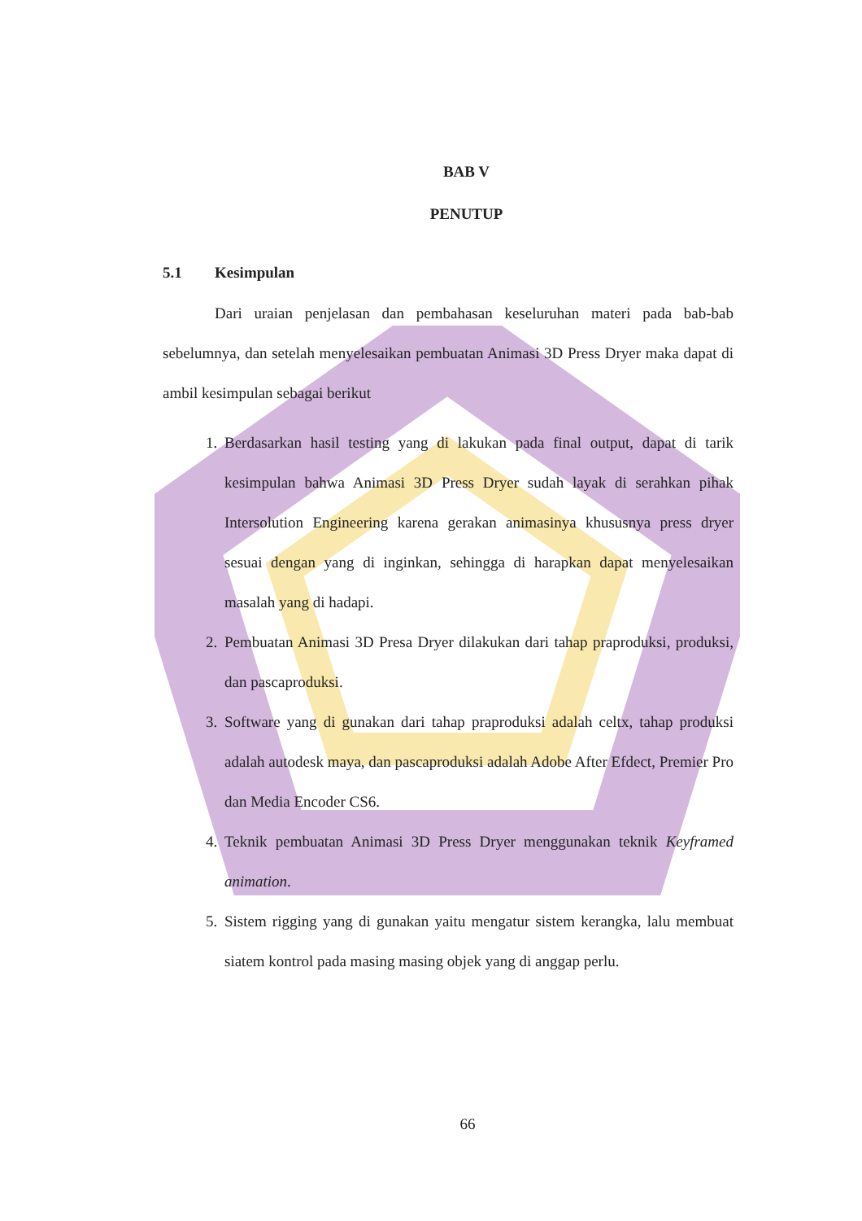BAB V
PENUTUP
5.1 Kesimpulan
Dari uraian penjelasan dan pembahasan keseluruhan materi pada bab-bab sebelumnya, dan setelah menyelesaikan pembuatan Animasi 3D Press Dryer maka dapat di ambil kesimpulan sebagai berikut
1. Berdasarkan hasil testing yang di lakukan pada final output, dapat di tarik kesimpulan bahwa Animasi 3D Press Dryer sudah layak di serahkan pihak Intersolution Engineering karena gerakan animasinya khususnya press dryer sesuai dengan yang di inginkan, sehingga di harapkan dapat menyelesaikan masalah yang di hadapi.
2. Pembuatan Animasi 3D Presa Dryer dilakukan dari tahap praproduksi, produksi, dan pascaproduksi.
3. Software yang di gunakan dari tahap praproduksi adalah celtx, tahap produksi adalah autodesk maya, dan pascaproduksi adalah Adobe After Efdect, Premier Pro dan Media Encoder CS6.
4. Teknik pembuatan Animasi 3D Press Dryer menggunakan teknik Keyframed animation.
5. Sistem rigging yang di gunakan yaitu mengatur sistem kerangka, lalu membuat siatem kontrol pada masing masing objek yang di anggap perlu.
66